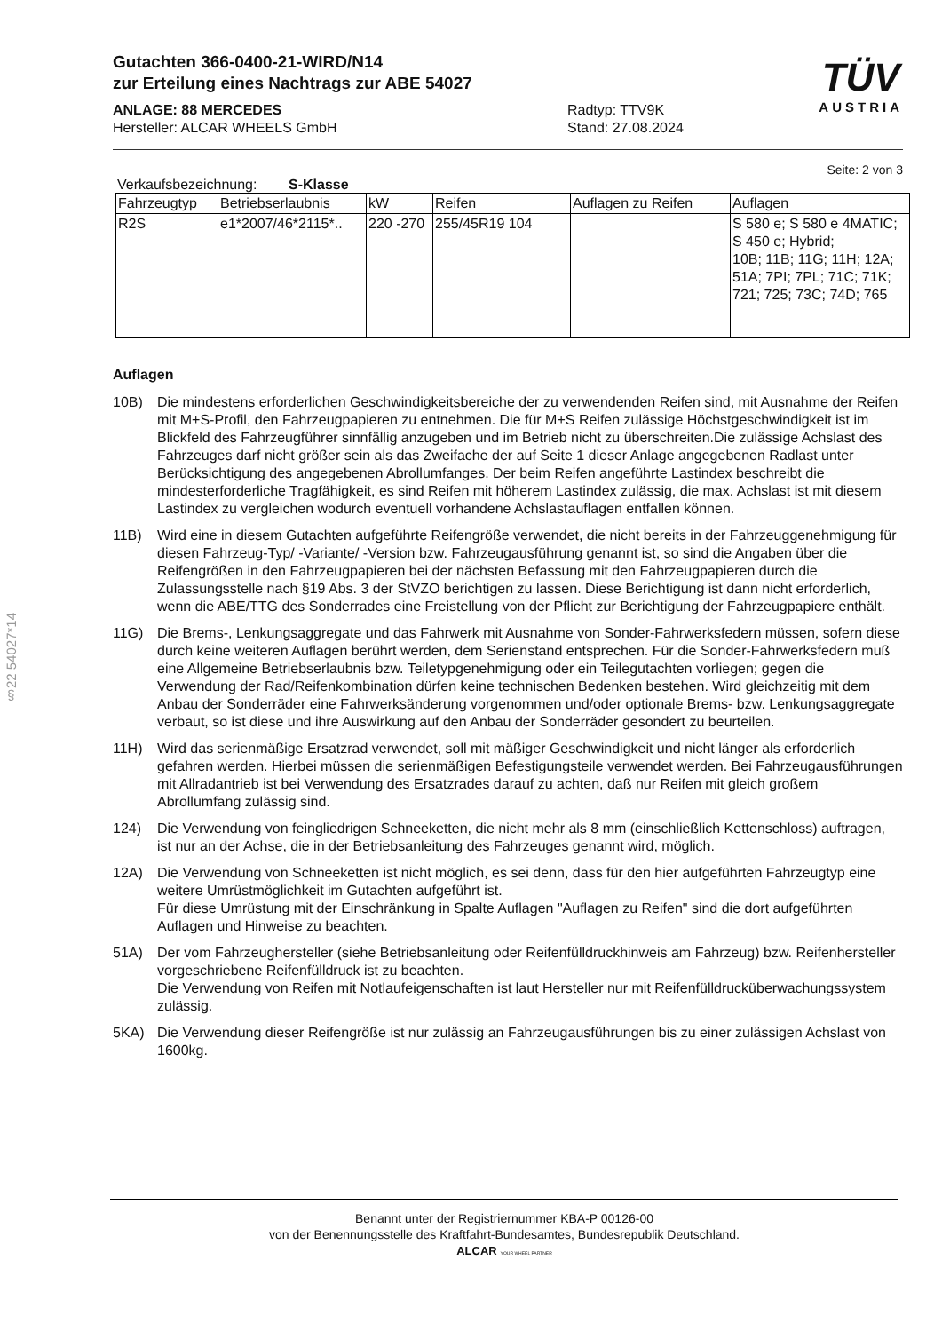§22 54027*14
TÜV
AUSTRIA
Gutachten 366-0400-21-WIRD/N14
zur Erteilung eines Nachtrags zur ABE 54027
ANLAGE: 88 MERCEDES
Hersteller: ALCAR WHEELS GmbH
Radtyp: TTV9K
Stand: 27.08.2024
Seite: 2 von 3
Verkaufsbezeichnung: S-Klasse
| Fahrzeugtyp | Betriebserlaubnis | kW | Reifen | Auflagen zu Reifen | Auflagen |
| --- | --- | --- | --- | --- | --- |
| R2S | e1*2007/46*2115*.. | 220 -270 | 255/45R19 104 | | S 580 e; S 580 e 4MATIC; S 450 e; Hybrid; 10B; 11B; 11G; 11H; 12A; 51A; 7PI; 7PL; 71C; 71K; 721; 725; 73C; 74D; 765 |
Auflagen
10B) Die mindestens erforderlichen Geschwindigkeitsbereiche der zu verwendenden Reifen sind, mit Ausnahme der Reifen mit M+S-Profil, den Fahrzeugpapieren zu entnehmen. Die für M+S Reifen zulässige Höchstgeschwindigkeit ist im Blickfeld des Fahrzeugführer sinnfällig anzugeben und im Betrieb nicht zu überschreiten.Die zulässige Achslast des Fahrzeuges darf nicht größer sein als das Zweifache der auf Seite 1 dieser Anlage angegebenen Radlast unter Berücksichtigung des angegebenen Abrollumfanges. Der beim Reifen angeführte Lastindex beschreibt die mindesterforderliche Tragfähigkeit, es sind Reifen mit höherem Lastindex zulässig, die max. Achslast ist mit diesem Lastindex zu vergleichen wodurch eventuell vorhandene Achslastauflagen entfallen können.
11B) Wird eine in diesem Gutachten aufgeführte Reifengröße verwendet, die nicht bereits in der Fahrzeuggenehmigung für diesen Fahrzeug-Typ/ -Variante/ -Version bzw. Fahrzeugausführung genannt ist, so sind die Angaben über die Reifengrößen in den Fahrzeugpapieren bei der nächsten Befassung mit den Fahrzeugpapieren durch die Zulassungsstelle nach §19 Abs. 3 der StVZO berichtigen zu lassen. Diese Berichtigung ist dann nicht erforderlich, wenn die ABE/TTG des Sonderrades eine Freistellung von der Pflicht zur Berichtigung der Fahrzeugpapiere enthält.
11G) Die Brems-, Lenkungsaggregate und das Fahrwerk mit Ausnahme von Sonder-Fahrwerksfedern müssen, sofern diese durch keine weiteren Auflagen berührt werden, dem Serienstand entsprechen. Für die Sonder-Fahrwerksfedern muß eine Allgemeine Betriebserlaubnis bzw. Teiletypgenehmigung oder ein Teilegutachten vorliegen; gegen die Verwendung der Rad/Reifenkombination dürfen keine technischen Bedenken bestehen. Wird gleichzeitig mit dem Anbau der Sonderräder eine Fahrwerksänderung vorgenommen und/oder optionale Brems- bzw. Lenkungsaggregate verbaut, so ist diese und ihre Auswirkung auf den Anbau der Sonderräder gesondert zu beurteilen.
11H) Wird das serienmäßige Ersatzrad verwendet, soll mit mäßiger Geschwindigkeit und nicht länger als erforderlich gefahren werden. Hierbei müssen die serienmäßigen Befestigungsteile verwendet werden. Bei Fahrzeugausführungen mit Allradantrieb ist bei Verwendung des Ersatzrades darauf zu achten, daß nur Reifen mit gleich großem Abrollumfang zulässig sind.
124) Die Verwendung von feingliedrigen Schneeketten, die nicht mehr als 8 mm (einschließlich Kettenschloss) auftragen, ist nur an der Achse, die in der Betriebsanleitung des Fahrzeuges genannt wird, möglich.
12A) Die Verwendung von Schneeketten ist nicht möglich, es sei denn, dass für den hier aufgeführten Fahrzeugtyp eine weitere Umrüstmöglichkeit im Gutachten aufgeführt ist.
Für diese Umrüstung mit der Einschränkung in Spalte Auflagen "Auflagen zu Reifen" sind die dort aufgeführten Auflagen und Hinweise zu beachten.
51A) Der vom Fahrzeughersteller (siehe Betriebsanleitung oder Reifenfülldruckhinweis am Fahrzeug) bzw. Reifenhersteller vorgeschriebene Reifenfülldruck ist zu beachten.
Die Verwendung von Reifen mit Notlaufeigenschaften ist laut Hersteller nur mit Reifenfülldrucküberwachungssystem zulässig.
5KA) Die Verwendung dieser Reifengröße ist nur zulässig an Fahrzeugausführungen bis zu einer zulässigen Achslast von 1600kg.
Benannt unter der Registriernummer KBA-P 00126-00
von der Benennungsstelle des Kraftfahrt-Bundesamtes, Bundesrepublik Deutschland.
ALCAR YOUR WHEEL PARTNER